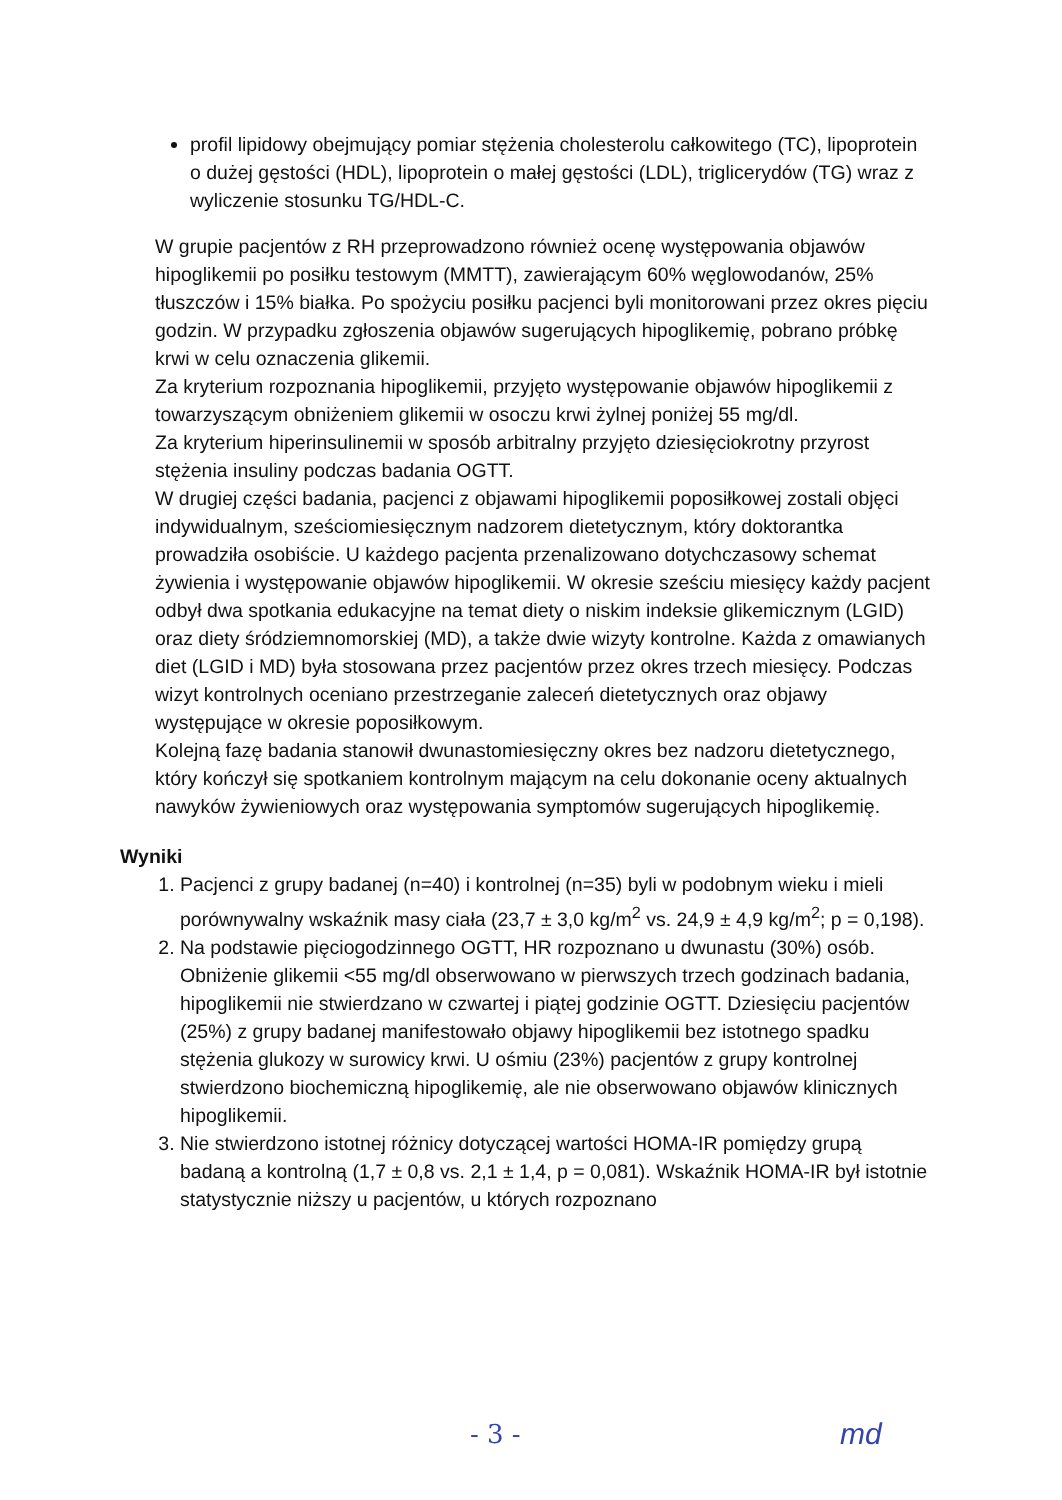profil lipidowy obejmujący pomiar stężenia cholesterolu całkowitego (TC), lipoprotein o dużej gęstości (HDL), lipoprotein o małej gęstości (LDL), triglicerydów (TG) wraz z wyliczenie stosunku TG/HDL-C.
W grupie pacjentów z RH przeprowadzono również ocenę występowania objawów hipoglikemii po posiłku testowym (MMTT), zawierającym 60% węglowodanów, 25% tłuszczów i 15% białka. Po spożyciu posiłku pacjenci byli monitorowani przez okres pięciu godzin. W przypadku zgłoszenia objawów sugerujących hipoglikemię, pobrano próbkę krwi w celu oznaczenia glikemii.
Za kryterium rozpoznania hipoglikemii, przyjęto występowanie objawów hipoglikemii z towarzyszącym obniżeniem glikemii w osoczu krwi żylnej poniżej 55 mg/dl.
Za kryterium hiperinsulinemii w sposób arbitralny przyjęto dziesięciokrotny przyrost stężenia insuliny podczas badania OGTT.
W drugiej części badania, pacjenci z objawami hipoglikemii poposiłkowej zostali objęci indywidualnym, sześciomiesięcznym nadzorem dietetycznym, który doktorantka prowadziła osobiście. U każdego pacjenta przenalizowano dotychczasowy schemat żywienia i występowanie objawów hipoglikemii. W okresie sześciu miesięcy każdy pacjent odbył dwa spotkania edukacyjne na temat diety o niskim indeksie glikemicznym (LGID) oraz diety śródziemnomorskiej (MD), a także dwie wizyty kontrolne. Każda z omawianych diet (LGID i MD) była stosowana przez pacjentów przez okres trzech miesięcy. Podczas wizyt kontrolnych oceniano przestrzeganie zaleceń dietetycznych oraz objawy występujące w okresie poposiłkowym.
Kolejną fazę badania stanowił dwunastomiesięczny okres bez nadzoru dietetycznego, który kończył się spotkaniem kontrolnym mającym na celu dokonanie oceny aktualnych nawyków żywieniowych oraz występowania symptomów sugerujących hipoglikemię.
Wyniki
1. Pacjenci z grupy badanej (n=40) i kontrolnej (n=35) byli w podobnym wieku i mieli porównywalny wskaźnik masy ciała (23,7 ± 3,0 kg/m<sup>2</sup> vs. 24,9 ± 4,9 kg/m<sup>2</sup>; p = 0,198).
2. Na podstawie pięciogodzinnego OGTT, HR rozpoznano u dwunastu (30%) osób. Obniżenie glikemii <55 mg/dl obserwowano w pierwszych trzech godzinach badania, hipoglikemii nie stwierdzano w czwartej i piątej godzinie OGTT. Dziesięciu pacjentów (25%) z grupy badanej manifestowało objawy hipoglikemii bez istotnego spadku stężenia glukozy w surowicy krwi. U ośmiu (23%) pacjentów z grupy kontrolnej stwierdzono biochemiczną hipoglikemię, ale nie obserwowano objawów klinicznych hipoglikemii.
3. Nie stwierdzono istotnej różnicy dotyczącej wartości HOMA-IR pomiędzy grupą badaną a kontrolną (1,7 ± 0,8 vs. 2,1 ± 1,4, p = 0,081). Wskaźnik HOMA-IR był istotnie statystycznie niższy u pacjentów, u których rozpoznano
- 3 - md